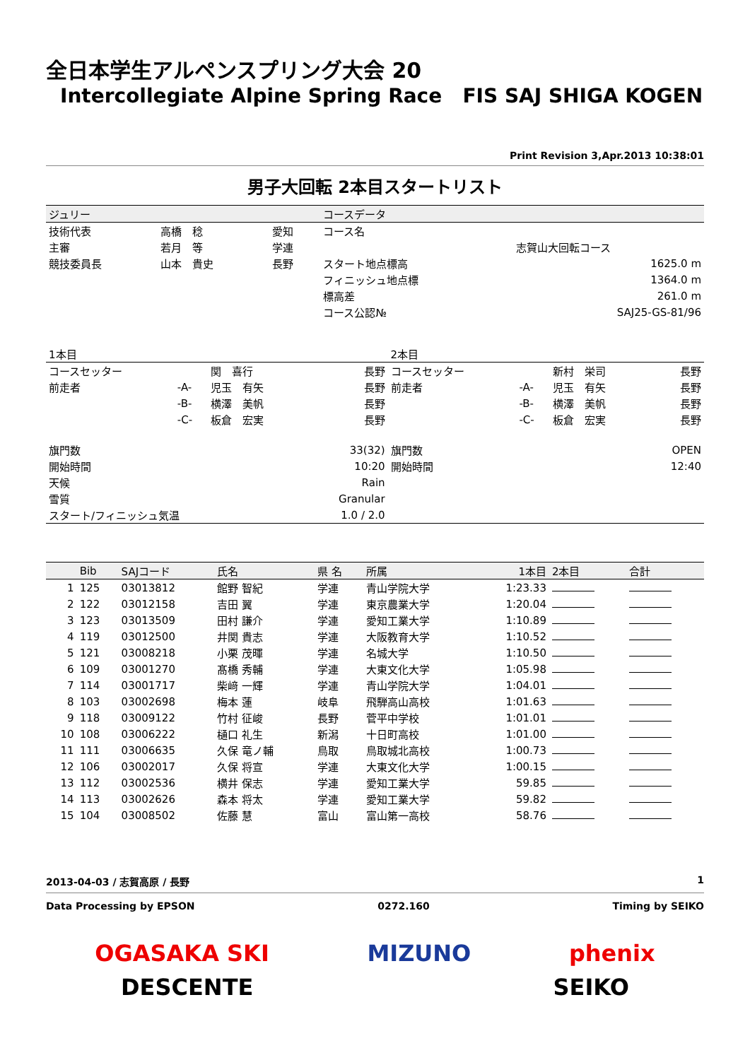全日本学生アルペンスプリング大会 20
Intercollegiate Alpine Spring Race FIS SAJ SHIGA KOGEN
Print Revision 3,Apr.2013 10:38:01
男子大回転 2本目スタートリスト
| ジュリー | | | コースデータ | |
| 技術代表 | 高橋 稔 | 愛知 | コース名 | |
| 主審 | 若月 等 | 学連 | | 志賀山大回転コース |
| 競技委員長 | 山本 貴史 | 長野 | スタート地点標高 | 1625.0 m |
| | | | フィニッシュ地点標 | 1364.0 m |
| | | | 標高差 | 261.0 m |
| | | | コース公認№ | SAJ25-GS-81/96 |
| 1本目 | | | | 2本目 | | | |
| コースセッター | | 関 喜行 | 長野 | コースセッター | | 新村 栄司 | 長野 |
| 前走者 | -A- | 児玉 有矢 | 長野 | 前走者 | -A- | 児玉 有矢 | 長野 |
| | -B- | 横澤 美帆 | 長野 | | -B- | 横澤 美帆 | 長野 |
| | -C- | 板倉 宏実 | 長野 | | -C- | 板倉 宏実 | 長野 |
| 旗門数 | | | 33(32) | 旗門数 | | | OPEN |
| 開始時間 | | | 10:20 | 開始時間 | | | 12:40 |
| 天候 | | | Rain | | | | |
| 雪質 | | | Granular | | | | |
| スタート/フィニッシュ気温 | | | 1.0 / 2.0 | | | | |
| | Bib | SAJコード | 氏名 | 県 名 | 所属 | 1本目 | 2本目 | 合計 |
| --- | --- | --- | --- | --- | --- | --- | --- | --- |
| 1 | 125 | 03013812 | 館野 智紀 | 学連 | 青山学院大学 | 1:23.33 | | |
| 2 | 122 | 03012158 | 吉田 翼 | 学連 | 東京農業大学 | 1:20.04 | | |
| 3 | 123 | 03013509 | 田村 謙介 | 学連 | 愛知工業大学 | 1:10.89 | | |
| 4 | 119 | 03012500 | 井関 貴志 | 学連 | 大阪教育大学 | 1:10.52 | | |
| 5 | 121 | 03008218 | 小栗 茂暉 | 学連 | 名城大学 | 1:10.50 | | |
| 6 | 109 | 03001270 | 髙橋 秀輔 | 学連 | 大東文化大学 | 1:05.98 | | |
| 7 | 114 | 03001717 | 柴﨑 一輝 | 学連 | 青山学院大学 | 1:04.01 | | |
| 8 | 103 | 03002698 | 梅本 蓮 | 岐阜 | 飛騨高山高校 | 1:01.63 | | |
| 9 | 118 | 03009122 | 竹村 征峻 | 長野 | 菅平中学校 | 1:01.01 | | |
| 10 | 108 | 03006222 | 樋口 礼生 | 新潟 | 十日町高校 | 1:01.00 | | |
| 11 | 111 | 03006635 | 久保 竜ノ輔 | 鳥取 | 鳥取城北高校 | 1:00.73 | | |
| 12 | 106 | 03002017 | 久保 将宣 | 学連 | 大東文化大学 | 1:00.15 | | |
| 13 | 112 | 03002536 | 横井 保志 | 学連 | 愛知工業大学 | 59.85 | | |
| 14 | 113 | 03002626 | 森本 将太 | 学連 | 愛知工業大学 | 59.82 | | |
| 15 | 104 | 03008502 | 佐藤 慧 | 富山 | 富山第一高校 | 58.76 | | |
2013-04-03 / 志賀高原 / 長野 1
Data Processing by EPSON 0272.160 Timing by SEIKO
OGASAKA SKI MIZUNO phenix
DESCENTE SEIKO